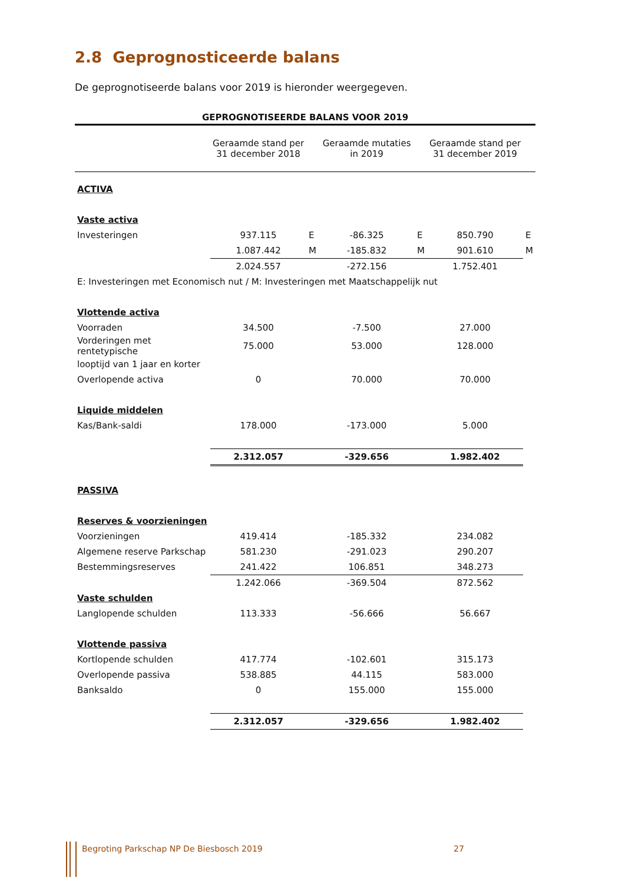2.8 Geprognosticeerde balans
De geprognotiseerde balans voor 2019 is hieronder weergegeven.
| GEPROGNOTISEERDE BALANS VOOR 2019 | | | | | | |
| | Geraamde stand per 31 december 2018 | | Geraamde mutaties in 2019 | | Geraamde stand per 31 december 2019 | |
| ACTIVA | | | | | | |
| Vaste activa | | | | | | |
| Investeringen | 937.115 | E | -86.325 | E | 850.790 | E |
| | 1.087.442 | M | -185.832 | M | 901.610 | M |
| | 2.024.557 | | -272.156 | | 1.752.401 | |
| E: Investeringen met Economisch nut / M: Investeringen met Maatschappelijk nut | | | | | | |
| Vlottende activa | | | | | | |
| Voorraden | 34.500 | | -7.500 | | 27.000 | |
| Vorderingen met rentetypische | 75.000 | | 53.000 | | 128.000 | |
| looptijd van 1 jaar en korter | | | | | | |
| Overlopende activa | 0 | | 70.000 | | 70.000 | |
| Liquide middelen | | | | | | |
| Kas/Bank-saldi | 178.000 | | -173.000 | | 5.000 | |
| | 2.312.057 | | -329.656 | | 1.982.402 | |
| PASSIVA | | | | | | |
| Reserves & voorzieningen | | | | | | |
| Voorzieningen | 419.414 | | -185.332 | | 234.082 | |
| Algemene reserve Parkschap | 581.230 | | -291.023 | | 290.207 | |
| Bestemmingsreserves | 241.422 | | 106.851 | | 348.273 | |
| | 1.242.066 | | -369.504 | | 872.562 | |
| Vaste schulden | | | | | | |
| Langlopende schulden | 113.333 | | -56.666 | | 56.667 | |
| Vlottende passiva | | | | | | |
| Kortlopende schulden | 417.774 | | -102.601 | | 315.173 | |
| Overlopende passiva | 538.885 | | 44.115 | | 583.000 | |
| Banksaldo | 0 | | 155.000 | | 155.000 | |
| | 2.312.057 | | -329.656 | | 1.982.402 | |
Begroting Parkschap NP De Biesbosch 2019
27